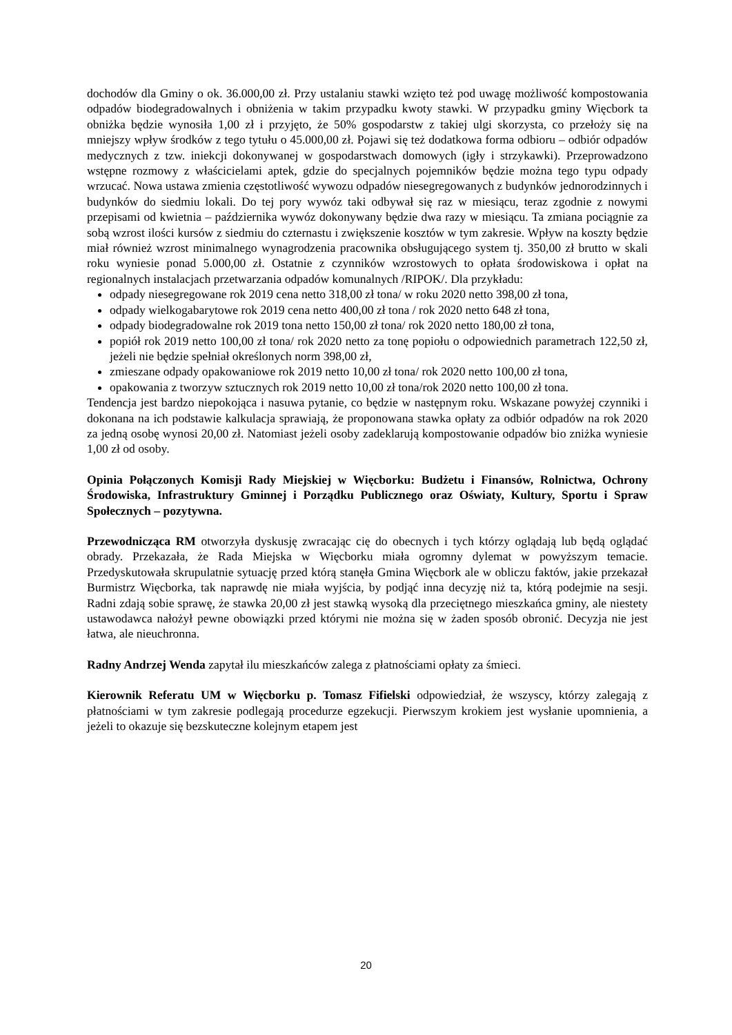dochodów dla Gminy o ok. 36.000,00 zł. Przy ustalaniu stawki wzięto też pod uwagę możliwość kompostowania odpadów biodegradowalnych i obniżenia w takim przypadku kwoty stawki. W przypadku gminy Więcbork ta obniżka będzie wynosiła 1,00 zł i przyjęto, że 50% gospodarstw z takiej ulgi skorzysta, co przełoży się na mniejszy wpływ środków z tego tytułu o 45.000,00 zł. Pojawi się też dodatkowa forma odbioru – odbiór odpadów medycznych z tzw. iniekcji dokonywanej w gospodarstwach domowych (igły i strzykawki). Przeprowadzono wstępne rozmowy z właścicielami aptek, gdzie do specjalnych pojemników będzie można tego typu odpady wrzucać. Nowa ustawa zmienia częstotliwość wywozu odpadów niesegregowanych z budynków jednorodzinnych i budynków do siedmiu lokali. Do tej pory wywóz taki odbywał się raz w miesiącu, teraz zgodnie z nowymi przepisami od kwietnia – października wywóz dokonywany będzie dwa razy w miesiącu. Ta zmiana pociągnie za sobą wzrost ilości kursów z siedmiu do czternastu i zwiększenie kosztów w tym zakresie. Wpływ na koszty będzie miał również wzrost minimalnego wynagrodzenia pracownika obsługującego system tj. 350,00 zł brutto w skali roku wyniesie ponad 5.000,00 zł. Ostatnie z czynników wzrostowych to opłata środowiskowa i opłat na regionalnych instalacjach przetwarzania odpadów komunalnych /RIPOK/. Dla przykładu:
odpady niesegregowane rok 2019 cena netto 318,00 zł tona/ w roku 2020 netto 398,00 zł tona,
odpady wielkogabarytowe rok 2019 cena netto 400,00 zł tona / rok 2020 netto 648 zł tona,
odpady biodegradowalne rok 2019 tona netto 150,00 zł tona/ rok 2020 netto 180,00 zł tona,
popiół rok 2019 netto 100,00 zł tona/ rok 2020 netto za tonę popiołu o odpowiednich parametrach 122,50 zł, jeżeli nie będzie spełniał określonych norm 398,00 zł,
zmieszane odpady opakowaniowe rok 2019 netto 10,00 zł tona/ rok 2020 netto 100,00 zł tona,
opakowania z tworzyw sztucznych rok 2019 netto 10,00 zł tona/rok 2020 netto 100,00 zł tona.
Tendencja jest bardzo niepokojąca i nasuwa pytanie, co będzie w następnym roku. Wskazane powyżej czynniki i dokonana na ich podstawie kalkulacja sprawiają, że proponowana stawka opłaty za odbiór odpadów na rok 2020 za jedną osobę wynosi 20,00 zł. Natomiast jeżeli osoby zadeklarują kompostowanie odpadów bio zniżka wyniesie 1,00 zł od osoby.
Opinia Połączonych Komisji Rady Miejskiej w Więcborku: Budżetu i Finansów, Rolnictwa, Ochrony Środowiska, Infrastruktury Gminnej i Porządku Publicznego oraz Oświaty, Kultury, Sportu i Spraw Społecznych – pozytywna.
Przewodnicząca RM otworzyła dyskusję zwracając cię do obecnych i tych którzy oglądają lub będą oglądać obrady. Przekazała, że Rada Miejska w Więcborku miała ogromny dylemat w powyższym temacie. Przedyskutowała skrupulatnie sytuację przed którą stanęła Gmina Więcbork ale w obliczu faktów, jakie przekazał Burmistrz Więcborka, tak naprawdę nie miała wyjścia, by podjąć inna decyzję niż ta, którą podejmie na sesji. Radni zdają sobie sprawę, że stawka 20,00 zł jest stawką wysoką dla przeciętnego mieszkańca gminy, ale niestety ustawodawca nałożył pewne obowiązki przed którymi nie można się w żaden sposób obronić. Decyzja nie jest łatwa, ale nieuchronna.
Radny Andrzej Wenda zapytał ilu mieszkańców zalega z płatnościami opłaty za śmieci.
Kierownik Referatu UM w Więcborku p. Tomasz Fifielski odpowiedział, że wszyscy, którzy zalegają z płatnościami w tym zakresie podlegają procedurze egzekucji. Pierwszym krokiem jest wysłanie upomnienia, a jeżeli to okazuje się bezskuteczne kolejnym etapem jest
20